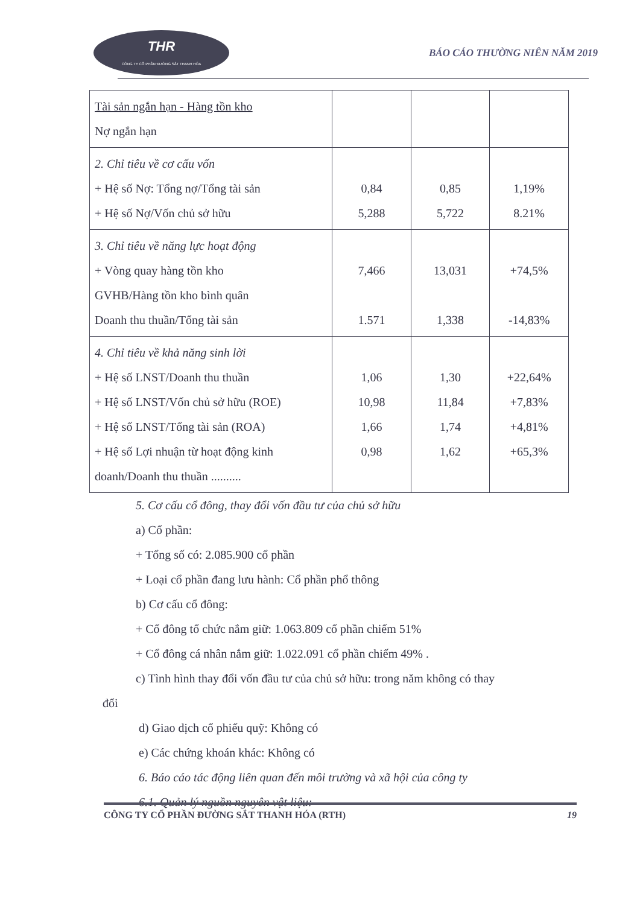THR
CÔNG TY CỔ PHẦN ĐƯỜNG SẮT THANH HÓA
BÁO CÁO THƯỜNG NIÊN NĂM 2019
| Tài sản ngắn hạn - Hàng tồn kho Nợ ngắn hạn | | | |
| 2. Chỉ tiêu về cơ cấu vốn + Hệ số Nợ: Tổng nợ/Tổng tài sản + Hệ số Nợ/Vốn chủ sở hữu | 0,84 5,288 | 0,85 5,722 | 1,19% 8.21% |
| 3. Chỉ tiêu về năng lực hoạt động + Vòng quay hàng tồn kho GVHB/Hàng tồn kho bình quân Doanh thu thuần/Tổng tài sản | 7,466 1.571 | 13,031 1,338 | +74,5% -14,83% |
| 4. Chỉ tiêu về khả năng sinh lời + Hệ số LNST/Doanh thu thuần + Hệ số LNST/Vốn chủ sở hữu (ROE) + Hệ số LNST/Tổng tài sản (ROA) + Hệ số Lợi nhuận từ hoạt động kinh doanh/Doanh thu thuần .......... | 1,06 10,98 1,66 0,98 | 1,30 11,84 1,74 1,62 | +22,64% +7,83% +4,81% +65,3% |
5. Cơ cấu cổ đông, thay đổi vốn đầu tư của chủ sở hữu
a) Cổ phần:
+ Tổng số có: 2.085.900 cổ phần
+ Loại cổ phần đang lưu hành: Cổ phần phổ thông
b) Cơ cấu cổ đông:
+ Cổ đông tổ chức nắm giữ: 1.063.809 cổ phần chiếm 51%
+ Cổ đông cá nhân nắm giữ: 1.022.091 cổ phần chiếm 49% .
c) Tình hình thay đổi vốn đầu tư của chủ sở hữu: trong năm không có thay
đổi
d) Giao dịch cổ phiếu quỹ: Không có
e) Các chứng khoán khác: Không có
6. Báo cáo tác động liên quan đến môi trường và xã hội của công ty
6.1. Quản lý nguồn nguyên vật liệu:
CÔNG TY CỔ PHẦN ĐƯỜNG SẮT THANH HÓA (RTH) 19